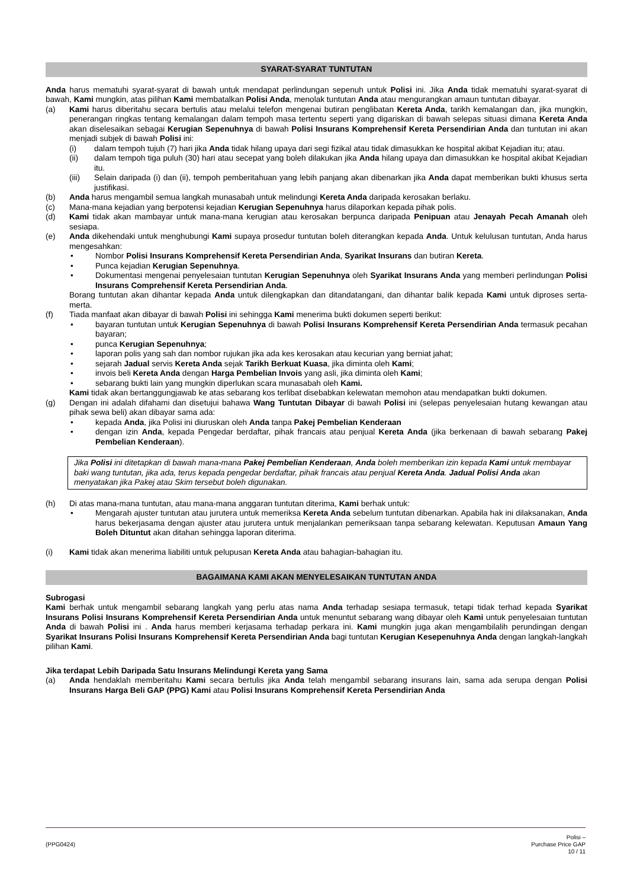SYARAT-SYARAT TUNTUTAN
Anda harus mematuhi syarat-syarat di bawah untuk mendapat perlindungan sepenuh untuk Polisi ini. Jika Anda tidak mematuhi syarat-syarat di bawah, Kami mungkin, atas pilihan Kami membatalkan Polisi Anda, menolak tuntutan Anda atau mengurangkan amaun tuntutan dibayar.
(a) Kami harus diberitahu secara bertulis atau melalui telefon mengenai butiran penglibatan Kereta Anda, tarikh kemalangan dan, jika mungkin, penerangan ringkas tentang kemalangan dalam tempoh masa tertentu seperti yang digariskan di bawah selepas situasi dimana Kereta Anda akan diselesaikan sebagai Kerugian Sepenuhnya di bawah Polisi Insurans Komprehensif Kereta Persendirian Anda dan tuntutan ini akan menjadi subjek di bawah Polisi ini:
(i) dalam tempoh tujuh (7) hari jika Anda tidak hilang upaya dari segi fizikal atau tidak dimasukkan ke hospital akibat Kejadian itu; atau.
(ii) dalam tempoh tiga puluh (30) hari atau secepat yang boleh dilakukan jika Anda hilang upaya dan dimasukkan ke hospital akibat Kejadian itu.
(iii) Selain daripada (i) dan (ii), tempoh pemberitahuan yang lebih panjang akan dibenarkan jika Anda dapat memberikan bukti khusus serta justifikasi.
(b) Anda harus mengambil semua langkah munasabah untuk melindungi Kereta Anda daripada kerosakan berlaku.
(c) Mana-mana kejadian yang berpotensi kejadian Kerugian Sepenuhnya harus dilaporkan kepada pihak polis.
(d) Kami tidak akan mambayar untuk mana-mana kerugian atau kerosakan berpunca daripada Penipuan atau Jenayah Pecah Amanah oleh sesiapa.
(e) Anda dikehendaki untuk menghubungi Kami supaya prosedur tuntutan boleh diterangkan kepada Anda. Untuk kelulusan tuntutan, Anda harus mengesahkan:
• Nombor Polisi Insurans Komprehensif Kereta Persendirian Anda, Syarikat Insurans dan butiran Kereta.
• Punca kejadian Kerugian Sepenuhnya.
• Dokumentasi mengenai penyelesaian tuntutan Kerugian Sepenuhnya oleh Syarikat Insurans Anda yang memberi perlindungan Polisi Insurans Comprehensif Kereta Persendirian Anda.
Borang tuntutan akan dihantar kepada Anda untuk dilengkapkan dan ditandatangani, dan dihantar balik kepada Kami untuk diproses serta-merta.
(f) Tiada manfaat akan dibayar di bawah Polisi ini sehingga Kami menerima bukti dokumen seperti berikut:
• bayaran tuntutan untuk Kerugian Sepenuhnya di bawah Polisi Insurans Komprehensif Kereta Persendirian Anda termasuk pecahan bayaran;
• punca Kerugian Sepenuhnya;
• laporan polis yang sah dan nombor rujukan jika ada kes kerosakan atau kecurian yang berniat jahat;
• sejarah Jadual servis Kereta Anda sejak Tarikh Berkuat Kuasa, jika diminta oleh Kami;
• invois beli Kereta Anda dengan Harga Pembelian Invois yang asli, jika diminta oleh Kami;
• sebarang bukti lain yang mungkin diperlukan scara munasabah oleh Kami.
Kami tidak akan bertanggungjawab ke atas sebarang kos terlibat disebabkan kelewatan memohon atau mendapatkan bukti dokumen.
(g) Dengan ini adalah difahami dan disetujui bahawa Wang Tuntutan Dibayar di bawah Polisi ini (selepas penyelesaian hutang kewangan atau pihak sewa beli) akan dibayar sama ada:
• kepada Anda, jika Polisi ini diuruskan oleh Anda tanpa Pakej Pembelian Kenderaan
• dengan izin Anda, kepada Pengedar berdaftar, pihak francais atau penjual Kereta Anda (jika berkenaan di bawah sebarang Pakej Pembelian Kenderaan).
Jika Polisi ini ditetapkan di bawah mana-mana Pakej Pembelian Kenderaan, Anda boleh memberikan izin kepada Kami untuk membayar baki wang tuntutan, jika ada, terus kepada pengedar berdaftar, pihak francais atau penjual Kereta Anda. Jadual Polisi Anda akan menyatakan jika Pakej atau Skim tersebut boleh digunakan.
(h) Di atas mana-mana tuntutan, atau mana-mana anggaran tuntutan diterima, Kami berhak untuk:
• Mengarah ajuster tuntutan atau jurutera untuk memeriksa Kereta Anda sebelum tuntutan dibenarkan. Apabila hak ini dilaksanakan, Anda harus bekerjasama dengan ajuster atau jurutera untuk menjalankan pemeriksaan tanpa sebarang kelewatan. Keputusan Amaun Yang Boleh Dituntut akan ditahan sehingga laporan diterima.
(i) Kami tidak akan menerima liabiliti untuk pelupusan Kereta Anda atau bahagian-bahagian itu.
BAGAIMANA KAMI AKAN MENYELESAIKAN TUNTUTAN ANDA
Subrogasi
Kami berhak untuk mengambil sebarang langkah yang perlu atas nama Anda terhadap sesiapa termasuk, tetapi tidak terhad kepada Syarikat Insurans Polisi Insurans Komprehensif Kereta Persendirian Anda untuk menuntut sebarang wang dibayar oleh Kami untuk penyelesaian tuntutan Anda di bawah Polisi ini . Anda harus memberi kerjasama terhadap perkara ini. Kami mungkin juga akan mengambilalih perundingan dengan Syarikat Insurans Polisi Insurans Komprehensif Kereta Persendirian Anda bagi tuntutan Kerugian Kesepenuhnya Anda dengan langkah-langkah pilihan Kami.
Jika terdapat Lebih Daripada Satu Insurans Melindungi Kereta yang Sama
(a) Anda hendaklah memberitahu Kami secara bertulis jika Anda telah mengambil sebarang insurans lain, sama ada serupa dengan Polisi Insurans Harga Beli GAP (PPG) Kami atau Polisi Insurans Komprehensif Kereta Persendirian Anda
(PPG0424)
Polisi –
Purchase Price GAP
10 / 11